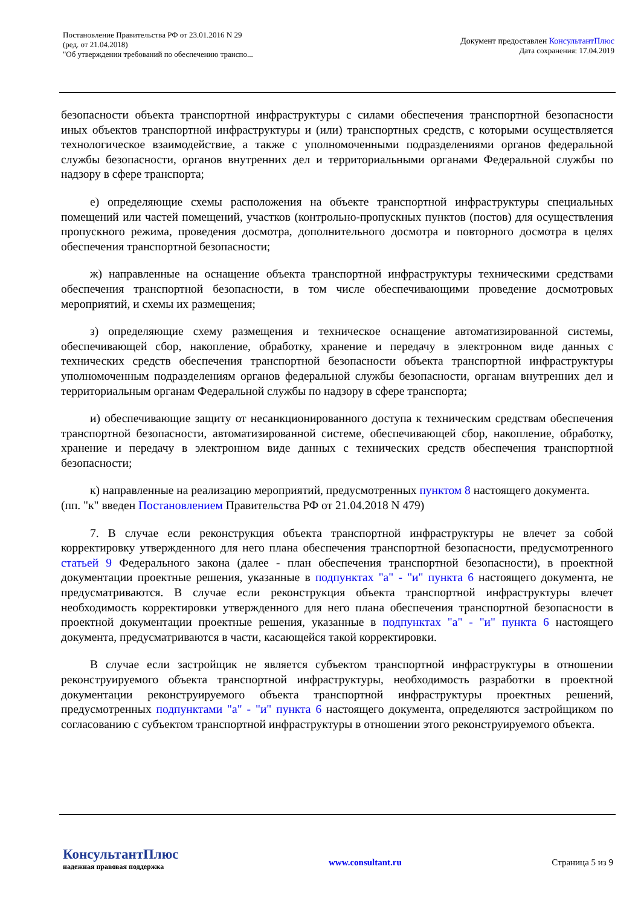Постановление Правительства РФ от 23.01.2016 N 29
(ред. от 21.04.2018)
"Об утверждении требований по обеспечению транспо...
Документ предоставлен КонсультантПлюс
Дата сохранения: 17.04.2019
безопасности объекта транспортной инфраструктуры с силами обеспечения транспортной безопасности иных объектов транспортной инфраструктуры и (или) транспортных средств, с которыми осуществляется технологическое взаимодействие, а также с уполномоченными подразделениями органов федеральной службы безопасности, органов внутренних дел и территориальными органами Федеральной службы по надзору в сфере транспорта;
е) определяющие схемы расположения на объекте транспортной инфраструктуры специальных помещений или частей помещений, участков (контрольно-пропускных пунктов (постов) для осуществления пропускного режима, проведения досмотра, дополнительного досмотра и повторного досмотра в целях обеспечения транспортной безопасности;
ж) направленные на оснащение объекта транспортной инфраструктуры техническими средствами обеспечения транспортной безопасности, в том числе обеспечивающими проведение досмотровых мероприятий, и схемы их размещения;
з) определяющие схему размещения и техническое оснащение автоматизированной системы, обеспечивающей сбор, накопление, обработку, хранение и передачу в электронном виде данных с технических средств обеспечения транспортной безопасности объекта транспортной инфраструктуры уполномоченным подразделениям органов федеральной службы безопасности, органам внутренних дел и территориальным органам Федеральной службы по надзору в сфере транспорта;
и) обеспечивающие защиту от несанкционированного доступа к техническим средствам обеспечения транспортной безопасности, автоматизированной системе, обеспечивающей сбор, накопление, обработку, хранение и передачу в электронном виде данных с технических средств обеспечения транспортной безопасности;
к) направленные на реализацию мероприятий, предусмотренных пунктом 8 настоящего документа.
(пп. "к" введен Постановлением Правительства РФ от 21.04.2018 N 479)
7. В случае если реконструкция объекта транспортной инфраструктуры не влечет за собой корректировку утвержденного для него плана обеспечения транспортной безопасности, предусмотренного статьей 9 Федерального закона (далее - план обеспечения транспортной безопасности), в проектной документации проектные решения, указанные в подпунктах "а" - "и" пункта 6 настоящего документа, не предусматриваются. В случае если реконструкция объекта транспортной инфраструктуры влечет необходимость корректировки утвержденного для него плана обеспечения транспортной безопасности в проектной документации проектные решения, указанные в подпунктах "а" - "и" пункта 6 настоящего документа, предусматриваются в части, касающейся такой корректировки.
В случае если застройщик не является субъектом транспортной инфраструктуры в отношении реконструируемого объекта транспортной инфраструктуры, необходимость разработки в проектной документации реконструируемого объекта транспортной инфраструктуры проектных решений, предусмотренных подпунктами "а" - "и" пункта 6 настоящего документа, определяются застройщиком по согласованию с субъектом транспортной инфраструктуры в отношении этого реконструируемого объекта.
КонсультантПлюс
надежная правовая поддержка
www.consultant.ru Страница 5 из 9